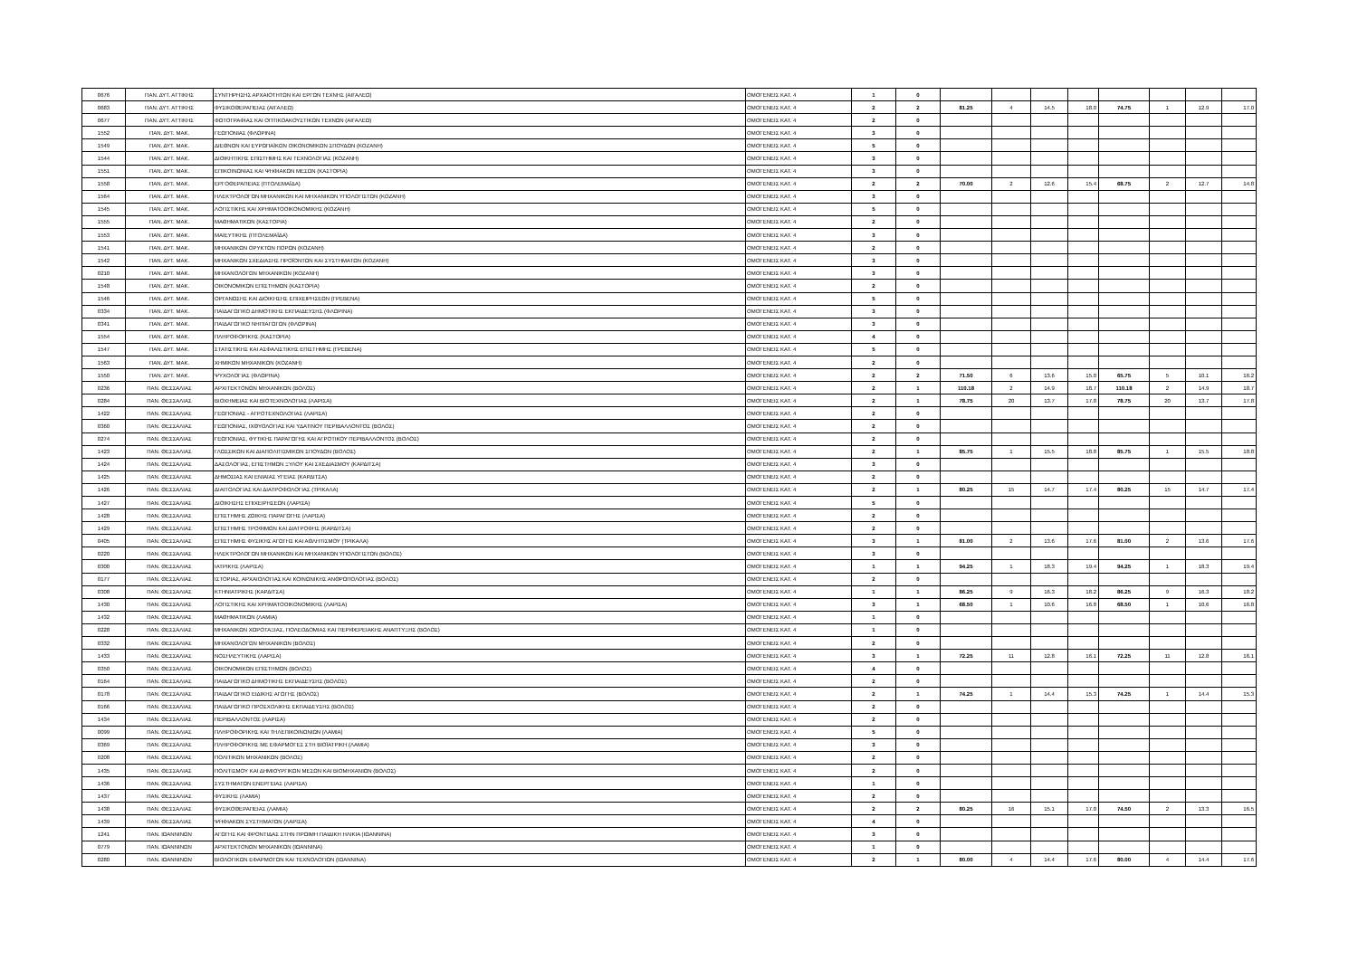| 0676 | ΠΑΝ. ΔΥΤ. ΑΤΤΙΚΗΣ | ΣΥΝΤΗΡΗΣΗΣ ΑΡΧΑΙΟΤΗΤΩΝ ΚΑΙ ΕΡΓΩΝ ΤΕΧΝΗΣ (ΑΙΓΑΛΕΩ) | ΟΜΟΓΕΝΕΙΣ ΚΑΤ. 4 | 1 | 0 | | | | | | | | |
| 0683 | ΠΑΝ. ΔΥΤ. ΑΤΤΙΚΗΣ | ΦΥΣΙΚΟΘΕΡΑΠΕΙΑΣ (ΑΙΓΑΛΕΩ) | ΟΜΟΓΕΝΕΙΣ ΚΑΤ. 4 | 2 | 2 | 81.25 | 4 | 14.5 | 18.0 | 74.75 | 1 | 12.9 | 17.0 |
| 0677 | ΠΑΝ. ΔΥΤ. ΑΤΤΙΚΗΣ | ΦΩΤΟΓΡΑΦΙΑΣ ΚΑΙ ΟΠΤΙΚΟΑΚΟΥΣΤΙΚΩΝ ΤΕΧΝΩΝ (ΑΙΓΑΛΕΩ) | ΟΜΟΓΕΝΕΙΣ ΚΑΤ. 4 | 2 | 0 | | | | | | | | |
| 1552 | ΠΑΝ. ΔΥΤ. ΜΑΚ. | ΓΕΩΠΟΝΙΑΣ (ΦΛΩΡΙΝΑ) | ΟΜΟΓΕΝΕΙΣ ΚΑΤ. 4 | 3 | 0 | | | | | | | | |
| 1549 | ΠΑΝ. ΔΥΤ. ΜΑΚ. | ΔΙΕΘΝΩΝ ΚΑΙ ΕΥΡΩΠΑΪΚΩΝ ΟΙΚΟΝΟΜΙΚΩΝ ΣΠΟΥΔΩΝ (ΚΟΖΑΝΗ) | ΟΜΟΓΕΝΕΙΣ ΚΑΤ. 4 | 5 | 0 | | | | | | | | |
| 1544 | ΠΑΝ. ΔΥΤ. ΜΑΚ. | ΔΙΟΙΚΗΤΙΚΗΣ ΕΠΙΣΤΗΜΗΣ ΚΑΙ ΤΕΧΝΟΛΟΓΙΑΣ (ΚΟΖΑΝΗ) | ΟΜΟΓΕΝΕΙΣ ΚΑΤ. 4 | 3 | 0 | | | | | | | | |
| 1551 | ΠΑΝ. ΔΥΤ. ΜΑΚ. | ΕΠΙΚΟΙΝΩΝΙΑΣ ΚΑΙ ΨΗΦΙΑΚΩΝ ΜΕΣΩΝ (ΚΑΣΤΟΡΙΑ) | ΟΜΟΓΕΝΕΙΣ ΚΑΤ. 4 | 3 | 0 | | | | | | | | |
| 1558 | ΠΑΝ. ΔΥΤ. ΜΑΚ. | ΕΡΓΟΘΕΡΑΠΕΙΑΣ (ΠΤΟΛΕΜΑΪΔΑ) | ΟΜΟΓΕΝΕΙΣ ΚΑΤ. 4 | 2 | 2 | 70.00 | 2 | 12.6 | 15.4 | 68.75 | 2 | 12.7 | 14.8 |
| 1564 | ΠΑΝ. ΔΥΤ. ΜΑΚ. | ΗΛΕΚΤΡΟΛΟΓΩΝ ΜΗΧΑΝΙΚΩΝ ΚΑΙ ΜΗΧΑΝΙΚΩΝ ΥΠΟΛΟΓΙΣΤΩΝ (ΚΟΖΑΝΗ) | ΟΜΟΓΕΝΕΙΣ ΚΑΤ. 4 | 3 | 0 | | | | | | | | |
| 1545 | ΠΑΝ. ΔΥΤ. ΜΑΚ. | ΛΟΓΙΣΤΙΚΗΣ ΚΑΙ ΧΡΗΜΑΤΟΟΙΚΟΝΟΜΙΚΗΣ (ΚΟΖΑΝΗ) | ΟΜΟΓΕΝΕΙΣ ΚΑΤ. 4 | 5 | 0 | | | | | | | | |
| 1555 | ΠΑΝ. ΔΥΤ. ΜΑΚ. | ΜΑΘΗΜΑΤΙΚΩΝ (ΚΑΣΤΟΡΙΑ) | ΟΜΟΓΕΝΕΙΣ ΚΑΤ. 4 | 2 | 0 | | | | | | | | |
| 1553 | ΠΑΝ. ΔΥΤ. ΜΑΚ. | ΜΑΙΕΥΤΙΚΗΣ (ΠΤΟΛΕΜΑΪΔΑ) | ΟΜΟΓΕΝΕΙΣ ΚΑΤ. 4 | 3 | 0 | | | | | | | | |
| 1541 | ΠΑΝ. ΔΥΤ. ΜΑΚ. | ΜΗΧΑΝΙΚΩΝ ΟΡΥΚΤΩΝ ΠΟΡΩΝ (ΚΟΖΑΝΗ) | ΟΜΟΓΕΝΕΙΣ ΚΑΤ. 4 | 2 | 0 | | | | | | | | |
| 1542 | ΠΑΝ. ΔΥΤ. ΜΑΚ. | ΜΗΧΑΝΙΚΩΝ ΣΧΕΔΙΑΣΗΣ ΠΡΟΪΟΝΤΩΝ ΚΑΙ ΣΥΣΤΗΜΑΤΩΝ (ΚΟΖΑΝΗ) | ΟΜΟΓΕΝΕΙΣ ΚΑΤ. 4 | 3 | 0 | | | | | | | | |
| 0210 | ΠΑΝ. ΔΥΤ. ΜΑΚ. | ΜΗΧΑΝΟΛΟΓΩΝ ΜΗΧΑΝΙΚΩΝ (ΚΟΖΑΝΗ) | ΟΜΟΓΕΝΕΙΣ ΚΑΤ. 4 | 3 | 0 | | | | | | | | |
| 1548 | ΠΑΝ. ΔΥΤ. ΜΑΚ. | ΟΙΚΟΝΟΜΙΚΩΝ ΕΠΙΣΤΗΜΩΝ (ΚΑΣΤΟΡΙΑ) | ΟΜΟΓΕΝΕΙΣ ΚΑΤ. 4 | 2 | 0 | | | | | | | | |
| 1546 | ΠΑΝ. ΔΥΤ. ΜΑΚ. | ΟΡΓΑΝΩΣΗΣ ΚΑΙ ΔΙΟΙΚΗΣΗΣ ΕΠΙΧΕΙΡΗΣΕΩΝ (ΓΡΕΒΕΝΑ) | ΟΜΟΓΕΝΕΙΣ ΚΑΤ. 4 | 5 | 0 | | | | | | | | |
| 0334 | ΠΑΝ. ΔΥΤ. ΜΑΚ. | ΠΑΙΔΑΓΩΓΙΚΟ ΔΗΜΟΤΙΚΗΣ ΕΚΠΑΙΔΕΥΣΗΣ (ΦΛΩΡΙΝΑ) | ΟΜΟΓΕΝΕΙΣ ΚΑΤ. 4 | 3 | 0 | | | | | | | | |
| 0341 | ΠΑΝ. ΔΥΤ. ΜΑΚ. | ΠΑΙΔΑΓΩΓΙΚΟ ΝΗΠΙΑΓΩΓΩΝ (ΦΛΩΡΙΝΑ) | ΟΜΟΓΕΝΕΙΣ ΚΑΤ. 4 | 3 | 0 | | | | | | | | |
| 1554 | ΠΑΝ. ΔΥΤ. ΜΑΚ. | ΠΛΗΡΟΦΟΡΙΚΗΣ (ΚΑΣΤΟΡΙΑ) | ΟΜΟΓΕΝΕΙΣ ΚΑΤ. 4 | 4 | 0 | | | | | | | | |
| 1547 | ΠΑΝ. ΔΥΤ. ΜΑΚ. | ΣΤΑΤΙΣΤΙΚΗΣ ΚΑΙ ΑΣΦΑΛΙΣΤΙΚΗΣ ΕΠΙΣΤΗΜΗΣ (ΓΡΕΒΕΝΑ) | ΟΜΟΓΕΝΕΙΣ ΚΑΤ. 4 | 5 | 0 | | | | | | | | |
| 1563 | ΠΑΝ. ΔΥΤ. ΜΑΚ. | ΧΗΜΙΚΩΝ ΜΗΧΑΝΙΚΩΝ (ΚΟΖΑΝΗ) | ΟΜΟΓΕΝΕΙΣ ΚΑΤ. 4 | 2 | 0 | | | | | | | | |
| 1550 | ΠΑΝ. ΔΥΤ. ΜΑΚ. | ΨΥΧΟΛΟΓΙΑΣ (ΦΛΩΡΙΝΑ) | ΟΜΟΓΕΝΕΙΣ ΚΑΤ. 4 | 2 | 2 | 71.50 | 6 | 13.6 | 15.0 | 65.75 | 5 | 10.1 | 16.2 |
| 0236 | ΠΑΝ. ΘΕΣΣΑΛΙΑΣ | ΑΡΧΙΤΕΚΤΟΝΩΝ ΜΗΧΑΝΙΚΩΝ (ΒΟΛΟΣ) | ΟΜΟΓΕΝΕΙΣ ΚΑΤ. 4 | 2 | 1 | 110.18 | 2 | 14.9 | 18.7 | 110.18 | 2 | 14.9 | 18.7 |
| 0284 | ΠΑΝ. ΘΕΣΣΑΛΙΑΣ | ΒΙΟΧΗΜΕΙΑΣ ΚΑΙ ΒΙΟΤΕΧΝΟΛΟΓΙΑΣ (ΛΑΡΙΣΑ) | ΟΜΟΓΕΝΕΙΣ ΚΑΤ. 4 | 2 | 1 | 78.75 | 20 | 13.7 | 17.8 | 78.75 | 20 | 13.7 | 17.8 |
| 1422 | ΠΑΝ. ΘΕΣΣΑΛΙΑΣ | ΓΕΩΠΟΝΙΑΣ - ΑΓΡΟΤΕΧΝΟΛΟΓΙΑΣ (ΛΑΡΙΣΑ) | ΟΜΟΓΕΝΕΙΣ ΚΑΤ. 4 | 2 | 0 | | | | | | | | |
| 0360 | ΠΑΝ. ΘΕΣΣΑΛΙΑΣ | ΓΕΩΠΟΝΙΑΣ, ΙΧΘΥΟΛΟΓΙΑΣ ΚΑΙ ΥΔΑΤΙΝΟΥ ΠΕΡΙΒΑΛΛΟΝΤΟΣ (ΒΟΛΟΣ) | ΟΜΟΓΕΝΕΙΣ ΚΑΤ. 4 | 2 | 0 | | | | | | | | |
| 0274 | ΠΑΝ. ΘΕΣΣΑΛΙΑΣ | ΓΕΩΠΟΝΙΑΣ, ΦΥΤΙΚΗΣ ΠΑΡΑΓΩΓΗΣ ΚΑΙ ΑΓΡΟΤΙΚΟΥ ΠΕΡΙΒΑΛΛΟΝΤΟΣ (ΒΟΛΟΣ) | ΟΜΟΓΕΝΕΙΣ ΚΑΤ. 4 | 2 | 0 | | | | | | | | |
| 1423 | ΠΑΝ. ΘΕΣΣΑΛΙΑΣ | ΓΛΩΣΣΙΚΩΝ ΚΑΙ ΔΙΑΠΟΛΙΤΙΣΜΙΚΩΝ ΣΠΟΥΔΩΝ (ΒΟΛΟΣ) | ΟΜΟΓΕΝΕΙΣ ΚΑΤ. 4 | 2 | 1 | 85.75 | 1 | 15.5 | 18.8 | 85.75 | 1 | 15.5 | 18.8 |
| 1424 | ΠΑΝ. ΘΕΣΣΑΛΙΑΣ | ΔΑΣΟΛΟΓΙΑΣ, ΕΠΙΣΤΗΜΩΝ ΞΥΛΟΥ ΚΑΙ ΣΧΕΔΙΑΣΜΟΥ (ΚΑΡΔΙΤΣΑ) | ΟΜΟΓΕΝΕΙΣ ΚΑΤ. 4 | 3 | 0 | | | | | | | | |
| 1425 | ΠΑΝ. ΘΕΣΣΑΛΙΑΣ | ΔΗΜΟΣΙΑΣ ΚΑΙ ΕΝΙΑΙΑΣ ΥΓΕΙΑΣ (ΚΑΡΔΙΤΣΑ) | ΟΜΟΓΕΝΕΙΣ ΚΑΤ. 4 | 2 | 0 | | | | | | | | |
| 1426 | ΠΑΝ. ΘΕΣΣΑΛΙΑΣ | ΔΙΑΙΤΟΛΟΓΙΑΣ ΚΑΙ ΔΙΑΤΡΟΦΟΛΟΓΙΑΣ (ΤΡΙΚΑΛΑ) | ΟΜΟΓΕΝΕΙΣ ΚΑΤ. 4 | 2 | 1 | 80.25 | 15 | 14.7 | 17.4 | 80.25 | 15 | 14.7 | 17.4 |
| 1427 | ΠΑΝ. ΘΕΣΣΑΛΙΑΣ | ΔΙΟΙΚΗΣΗΣ ΕΠΙΧΕΙΡΗΣΕΩΝ (ΛΑΡΙΣΑ) | ΟΜΟΓΕΝΕΙΣ ΚΑΤ. 4 | 5 | 0 | | | | | | | | |
| 1428 | ΠΑΝ. ΘΕΣΣΑΛΙΑΣ | ΕΠΙΣΤΗΜΗΣ ΖΩΙΚΗΣ ΠΑΡΑΓΩΓΗΣ (ΛΑΡΙΣΑ) | ΟΜΟΓΕΝΕΙΣ ΚΑΤ. 4 | 2 | 0 | | | | | | | | |
| 1429 | ΠΑΝ. ΘΕΣΣΑΛΙΑΣ | ΕΠΙΣΤΗΜΗΣ ΤΡΟΦΙΜΩΝ ΚΑΙ ΔΙΑΤΡΟΦΗΣ (ΚΑΡΔΙΤΣΑ) | ΟΜΟΓΕΝΕΙΣ ΚΑΤ. 4 | 2 | 0 | | | | | | | | |
| 0405 | ΠΑΝ. ΘΕΣΣΑΛΙΑΣ | ΕΠΙΣΤΗΜΗΣ ΦΥΣΙΚΗΣ ΑΓΩΓΗΣ ΚΑΙ ΑΘΛΗΤΙΣΜΟΥ (ΤΡΙΚΑΛΑ) | ΟΜΟΓΕΝΕΙΣ ΚΑΤ. 4 | 3 | 1 | 81.00 | 2 | 13.6 | 17.6 | 81.00 | 2 | 13.6 | 17.6 |
| 0220 | ΠΑΝ. ΘΕΣΣΑΛΙΑΣ | ΗΛΕΚΤΡΟΛΟΓΩΝ ΜΗΧΑΝΙΚΩΝ ΚΑΙ ΜΗΧΑΝΙΚΩΝ ΥΠΟΛΟΓΙΣΤΩΝ (ΒΟΛΟΣ) | ΟΜΟΓΕΝΕΙΣ ΚΑΤ. 4 | 3 | 0 | | | | | | | | |
| 0300 | ΠΑΝ. ΘΕΣΣΑΛΙΑΣ | ΙΑΤΡΙΚΗΣ (ΛΑΡΙΣΑ) | ΟΜΟΓΕΝΕΙΣ ΚΑΤ. 4 | 1 | 1 | 94.25 | 1 | 18.3 | 19.4 | 94.25 | 1 | 18.3 | 19.4 |
| 0177 | ΠΑΝ. ΘΕΣΣΑΛΙΑΣ | ΙΣΤΟΡΙΑΣ, ΑΡΧΑΙΟΛΟΓΙΑΣ ΚΑΙ ΚΟΙΝΩΝΙΚΗΣ ΑΝΘΡΩΠΟΛΟΓΙΑΣ (ΒΟΛΟΣ) | ΟΜΟΓΕΝΕΙΣ ΚΑΤ. 4 | 2 | 0 | | | | | | | | |
| 0308 | ΠΑΝ. ΘΕΣΣΑΛΙΑΣ | ΚΤΗΝΙΑΤΡΙΚΗΣ (ΚΑΡΔΙΤΣΑ) | ΟΜΟΓΕΝΕΙΣ ΚΑΤ. 4 | 1 | 1 | 86.25 | 9 | 16.3 | 18.2 | 86.25 | 9 | 16.3 | 18.2 |
| 1430 | ΠΑΝ. ΘΕΣΣΑΛΙΑΣ | ΛΟΓΙΣΤΙΚΗΣ ΚΑΙ ΧΡΗΜΑΤΟΟΙΚΟΝΟΜΙΚΗΣ (ΛΑΡΙΣΑ) | ΟΜΟΓΕΝΕΙΣ ΚΑΤ. 4 | 3 | 1 | 68.50 | 1 | 10.6 | 16.8 | 68.50 | 1 | 10.6 | 16.8 |
| 1432 | ΠΑΝ. ΘΕΣΣΑΛΙΑΣ | ΜΑΘΗΜΑΤΙΚΩΝ (ΛΑΜΙΑ) | ΟΜΟΓΕΝΕΙΣ ΚΑΤ. 4 | 1 | 0 | | | | | | | | |
| 0228 | ΠΑΝ. ΘΕΣΣΑΛΙΑΣ | ΜΗΧΑΝΙΚΩΝ ΧΩΡΟΤΑΞΙΑΣ, ΠΟΛΕΟΔΟΜΙΑΣ ΚΑΙ ΠΕΡΙΦΕΡΕΙΑΚΗΣ ΑΝΑΠΤΥΞΗΣ (ΒΟΛΟΣ) | ΟΜΟΓΕΝΕΙΣ ΚΑΤ. 4 | 1 | 0 | | | | | | | | |
| 0332 | ΠΑΝ. ΘΕΣΣΑΛΙΑΣ | ΜΗΧΑΝΟΛΟΓΩΝ ΜΗΧΑΝΙΚΩΝ (ΒΟΛΟΣ) | ΟΜΟΓΕΝΕΙΣ ΚΑΤ. 4 | 2 | 0 | | | | | | | | |
| 1433 | ΠΑΝ. ΘΕΣΣΑΛΙΑΣ | ΝΟΣΗΛΕΥΤΙΚΗΣ (ΛΑΡΙΣΑ) | ΟΜΟΓΕΝΕΙΣ ΚΑΤ. 4 | 3 | 1 | 72.25 | 11 | 12.8 | 16.1 | 72.25 | 11 | 12.8 | 16.1 |
| 0350 | ΠΑΝ. ΘΕΣΣΑΛΙΑΣ | ΟΙΚΟΝΟΜΙΚΩΝ ΕΠΙΣΤΗΜΩΝ (ΒΟΛΟΣ) | ΟΜΟΓΕΝΕΙΣ ΚΑΤ. 4 | 4 | 0 | | | | | | | | |
| 0164 | ΠΑΝ. ΘΕΣΣΑΛΙΑΣ | ΠΑΙΔΑΓΩΓΙΚΟ ΔΗΜΟΤΙΚΗΣ ΕΚΠΑΙΔΕΥΣΗΣ (ΒΟΛΟΣ) | ΟΜΟΓΕΝΕΙΣ ΚΑΤ. 4 | 2 | 0 | | | | | | | | |
| 0178 | ΠΑΝ. ΘΕΣΣΑΛΙΑΣ | ΠΑΙΔΑΓΩΓΙΚΟ ΕΙΔΙΚΗΣ ΑΓΩΓΗΣ (ΒΟΛΟΣ) | ΟΜΟΓΕΝΕΙΣ ΚΑΤ. 4 | 2 | 1 | 74.25 | 1 | 14.4 | 15.3 | 74.25 | 1 | 14.4 | 15.3 |
| 0166 | ΠΑΝ. ΘΕΣΣΑΛΙΑΣ | ΠΑΙΔΑΓΩΓΙΚΟ ΠΡΟΣΧΟΛΙΚΗΣ ΕΚΠΑΙΔΕΥΣΗΣ (ΒΟΛΟΣ) | ΟΜΟΓΕΝΕΙΣ ΚΑΤ. 4 | 2 | 0 | | | | | | | | |
| 1434 | ΠΑΝ. ΘΕΣΣΑΛΙΑΣ | ΠΕΡΙΒΑΛΛΟΝΤΟΣ (ΛΑΡΙΣΑ) | ΟΜΟΓΕΝΕΙΣ ΚΑΤ. 4 | 2 | 0 | | | | | | | | |
| 0099 | ΠΑΝ. ΘΕΣΣΑΛΙΑΣ | ΠΛΗΡΟΦΟΡΙΚΗΣ ΚΑΙ ΤΗΛΕΠΙΚΟΙΝΩΝΙΩΝ (ΛΑΜΙΑ) | ΟΜΟΓΕΝΕΙΣ ΚΑΤ. 4 | 5 | 0 | | | | | | | | |
| 0369 | ΠΑΝ. ΘΕΣΣΑΛΙΑΣ | ΠΛΗΡΟΦΟΡΙΚΗΣ ΜΕ ΕΦΑΡΜΟΓΕΣ ΣΤΗ ΒΙΟΪΑΤΡΙΚΗ (ΛΑΜΙΑ) | ΟΜΟΓΕΝΕΙΣ ΚΑΤ. 4 | 3 | 0 | | | | | | | | |
| 0208 | ΠΑΝ. ΘΕΣΣΑΛΙΑΣ | ΠΟΛΙΤΙΚΩΝ ΜΗΧΑΝΙΚΩΝ (ΒΟΛΟΣ) | ΟΜΟΓΕΝΕΙΣ ΚΑΤ. 4 | 2 | 0 | | | | | | | | |
| 1435 | ΠΑΝ. ΘΕΣΣΑΛΙΑΣ | ΠΟΛΙΤΙΣΜΟΥ ΚΑΙ ΔΗΜΙΟΥΡΓΙΚΩΝ ΜΕΣΩΝ ΚΑΙ ΒΙΟΜΗΧΑΝΙΩΝ (ΒΟΛΟΣ) | ΟΜΟΓΕΝΕΙΣ ΚΑΤ. 4 | 2 | 0 | | | | | | | | |
| 1436 | ΠΑΝ. ΘΕΣΣΑΛΙΑΣ | ΣΥΣΤΗΜΑΤΩΝ ΕΝΕΡΓΕΙΑΣ (ΛΑΡΙΣΑ) | ΟΜΟΓΕΝΕΙΣ ΚΑΤ. 4 | 1 | 0 | | | | | | | | |
| 1437 | ΠΑΝ. ΘΕΣΣΑΛΙΑΣ | ΦΥΣΙΚΗΣ (ΛΑΜΙΑ) | ΟΜΟΓΕΝΕΙΣ ΚΑΤ. 4 | 2 | 0 | | | | | | | | |
| 1438 | ΠΑΝ. ΘΕΣΣΑΛΙΑΣ | ΦΥΣΙΚΟΘΕΡΑΠΕΙΑΣ (ΛΑΜΙΑ) | ΟΜΟΓΕΝΕΙΣ ΚΑΤ. 4 | 2 | 2 | 80.25 | 16 | 15.1 | 17.0 | 74.50 | 2 | 13.3 | 16.5 |
| 1439 | ΠΑΝ. ΘΕΣΣΑΛΙΑΣ | ΨΗΦΙΑΚΩΝ ΣΥΣΤΗΜΑΤΩΝ (ΛΑΡΙΣΑ) | ΟΜΟΓΕΝΕΙΣ ΚΑΤ. 4 | 4 | 0 | | | | | | | | |
| 1241 | ΠΑΝ. ΙΩΑΝΝΙΝΩΝ | ΑΓΩΓΗΣ ΚΑΙ ΦΡΟΝΤΙΔΑΣ ΣΤΗΝ ΠΡΩΙΜΗ ΠΑΙΔΙΚΗ ΗΛΙΚΙΑ (ΙΩΑΝΝΙΝΑ) | ΟΜΟΓΕΝΕΙΣ ΚΑΤ. 4 | 3 | 0 | | | | | | | | |
| 0779 | ΠΑΝ. ΙΩΑΝΝΙΝΩΝ | ΑΡΧΙΤΕΚΤΟΝΩΝ ΜΗΧΑΝΙΚΩΝ (ΙΩΑΝΝΙΝΑ) | ΟΜΟΓΕΝΕΙΣ ΚΑΤ. 4 | 1 | 0 | | | | | | | | |
| 0280 | ΠΑΝ. ΙΩΑΝΝΙΝΩΝ | ΒΙΟΛΟΓΙΚΩΝ ΕΦΑΡΜΟΓΩΝ ΚΑΙ ΤΕΧΝΟΛΟΓΙΩΝ (ΙΩΑΝΝΙΝΑ) | ΟΜΟΓΕΝΕΙΣ ΚΑΤ. 4 | 2 | 1 | 80.00 | 4 | 14.4 | 17.6 | 80.00 | 4 | 14.4 | 17.6 |